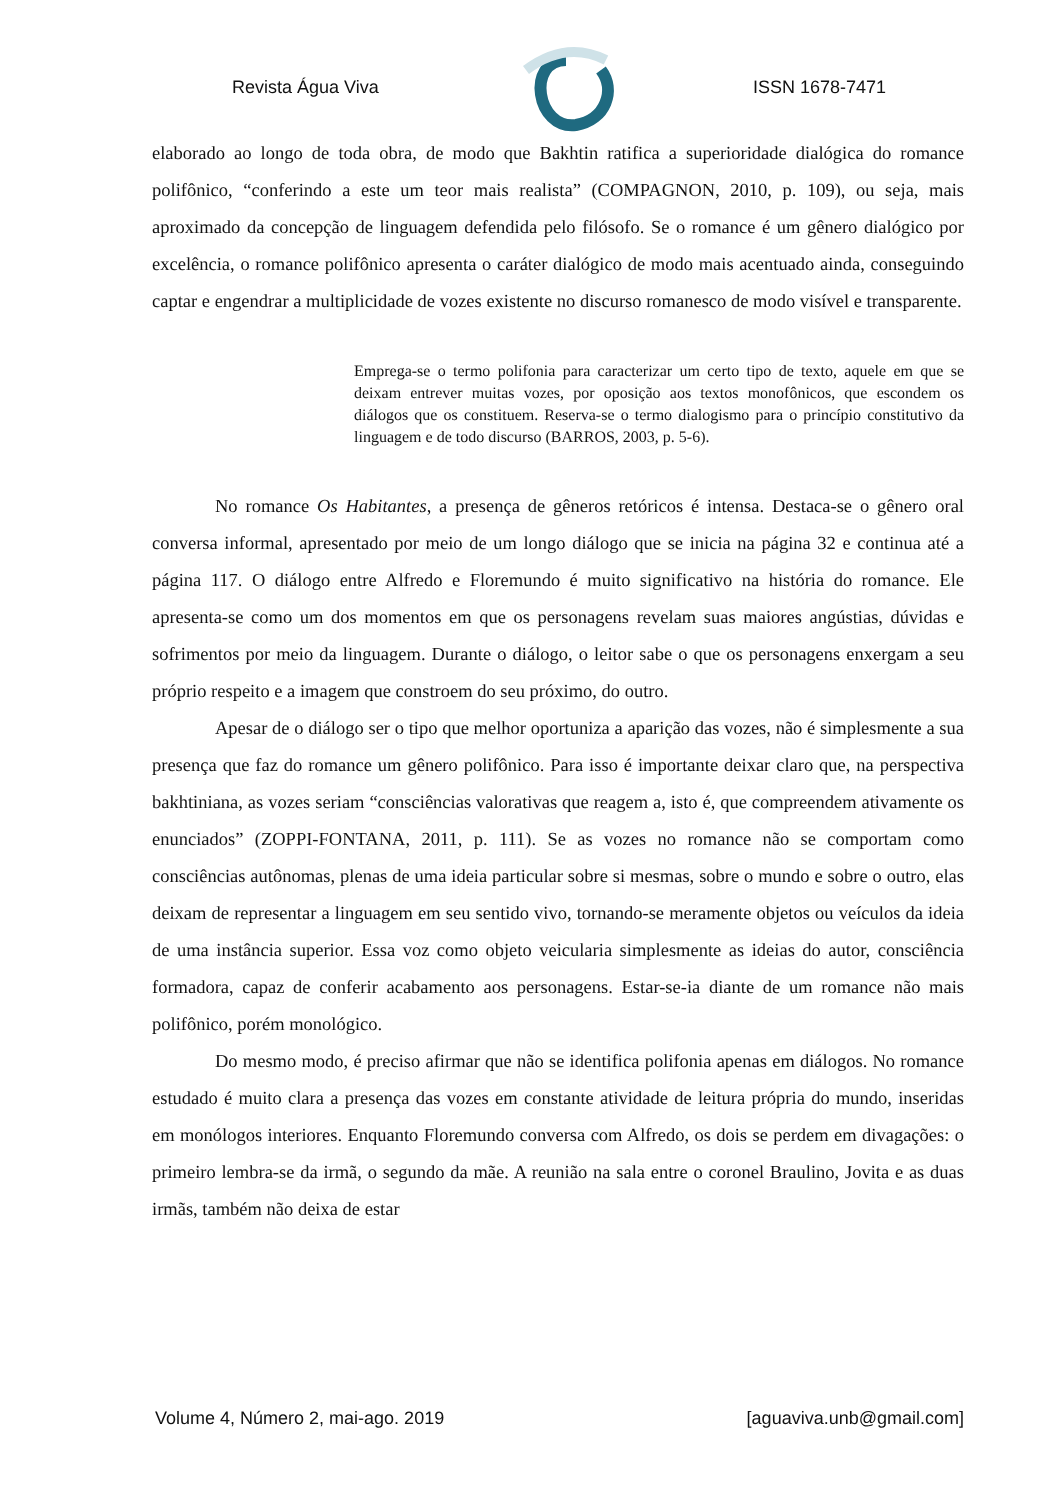Revista Água Viva ISSN 1678-7471
elaborado ao longo de toda obra, de modo que Bakhtin ratifica a superioridade dialógica do romance polifônico, “conferindo a este um teor mais realista” (COMPAGNON, 2010, p. 109), ou seja, mais aproximado da concepção de linguagem defendida pelo filósofo. Se o romance é um gênero dialógico por excelência, o romance polifônico apresenta o caráter dialógico de modo mais acentuado ainda, conseguindo captar e engendrar a multiplicidade de vozes existente no discurso romanesco de modo visível e transparente.
Emprega-se o termo polifonia para caracterizar um certo tipo de texto, aquele em que se deixam entrever muitas vozes, por oposição aos textos monofônicos, que escondem os diálogos que os constituem. Reserva-se o termo dialogismo para o princípio constitutivo da linguagem e de todo discurso (BARROS, 2003, p. 5-6).
No romance Os Habitantes, a presença de gêneros retóricos é intensa. Destaca-se o gênero oral conversa informal, apresentado por meio de um longo diálogo que se inicia na página 32 e continua até a página 117. O diálogo entre Alfredo e Floremundo é muito significativo na história do romance. Ele apresenta-se como um dos momentos em que os personagens revelam suas maiores angústias, dúvidas e sofrimentos por meio da linguagem. Durante o diálogo, o leitor sabe o que os personagens enxergam a seu próprio respeito e a imagem que constroem do seu próximo, do outro.
Apesar de o diálogo ser o tipo que melhor oportuniza a aparição das vozes, não é simplesmente a sua presença que faz do romance um gênero polifônico. Para isso é importante deixar claro que, na perspectiva bakhtiniana, as vozes seriam “consciências valorativas que reagem a, isto é, que compreendem ativamente os enunciados” (ZOPPI-FONTANA, 2011, p. 111). Se as vozes no romance não se comportam como consciências autônomas, plenas de uma ideia particular sobre si mesmas, sobre o mundo e sobre o outro, elas deixam de representar a linguagem em seu sentido vivo, tornando-se meramente objetos ou veículos da ideia de uma instância superior. Essa voz como objeto veicularia simplesmente as ideias do autor, consciência formadora, capaz de conferir acabamento aos personagens. Estar-se-ia diante de um romance não mais polifônico, porém monológico.
Do mesmo modo, é preciso afirmar que não se identifica polifonia apenas em diálogos. No romance estudado é muito clara a presença das vozes em constante atividade de leitura própria do mundo, inseridas em monólogos interiores. Enquanto Floremundo conversa com Alfredo, os dois se perdem em divagações: o primeiro lembra-se da irmã, o segundo da mãe. A reunião na sala entre o coronel Braulino, Jovita e as duas irmãs, também não deixa de estar
Volume 4, Número 2, mai-ago. 2019 [aguaviva.unb@gmail.com]